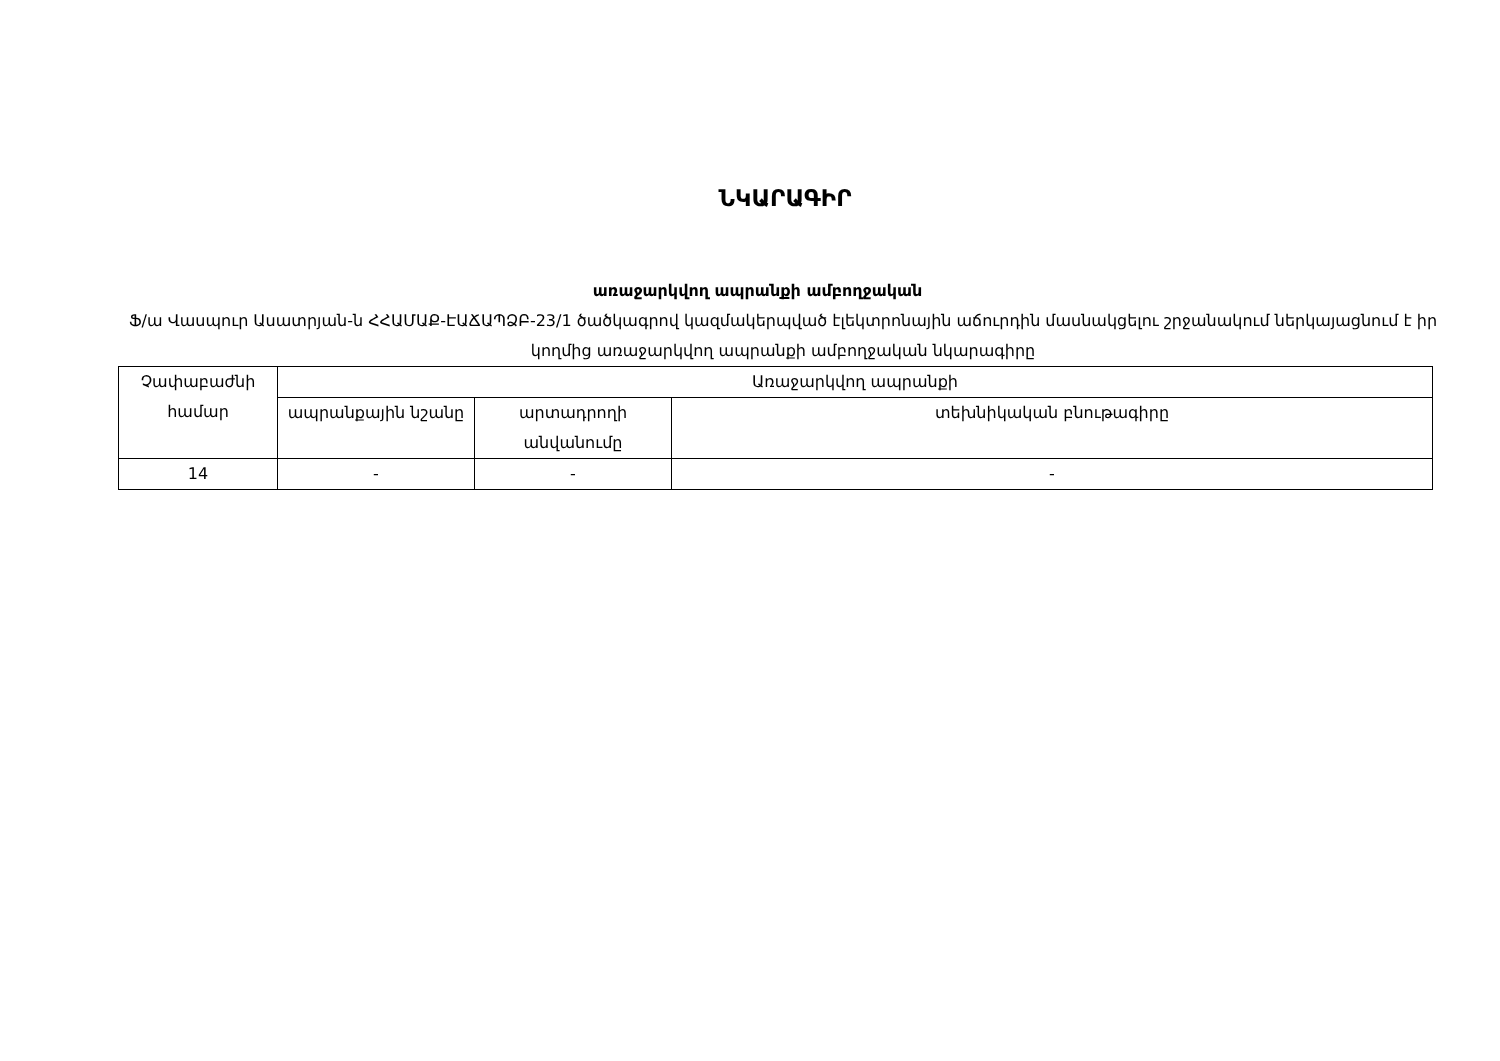ՆԿԱՐԱԳԻՐ
առաջարկվող ապրանքի ամբողջական
Ֆ/ա Վասպուր Ասատրյան-ն ՀՀԱՄԱՔ-ԷԱՃԱՊՁԲ-23/1 ծածկագրով կազմակերպված էլեկտրոնային աճուրդին մասնակցելու շրջանակում ներկայացնում է իր կողմից առաջարկվող ապրանքի ամբողջական նկարագիրը
| Չափաբաժնի համար | Առաջարկվող ապրանքի | | |
| --- | --- | --- | --- |
| | ապրանքային նշանը | արտադրողի անվանումը | տեխնիկական բնութագիրը |
| 14 | - | - | - |